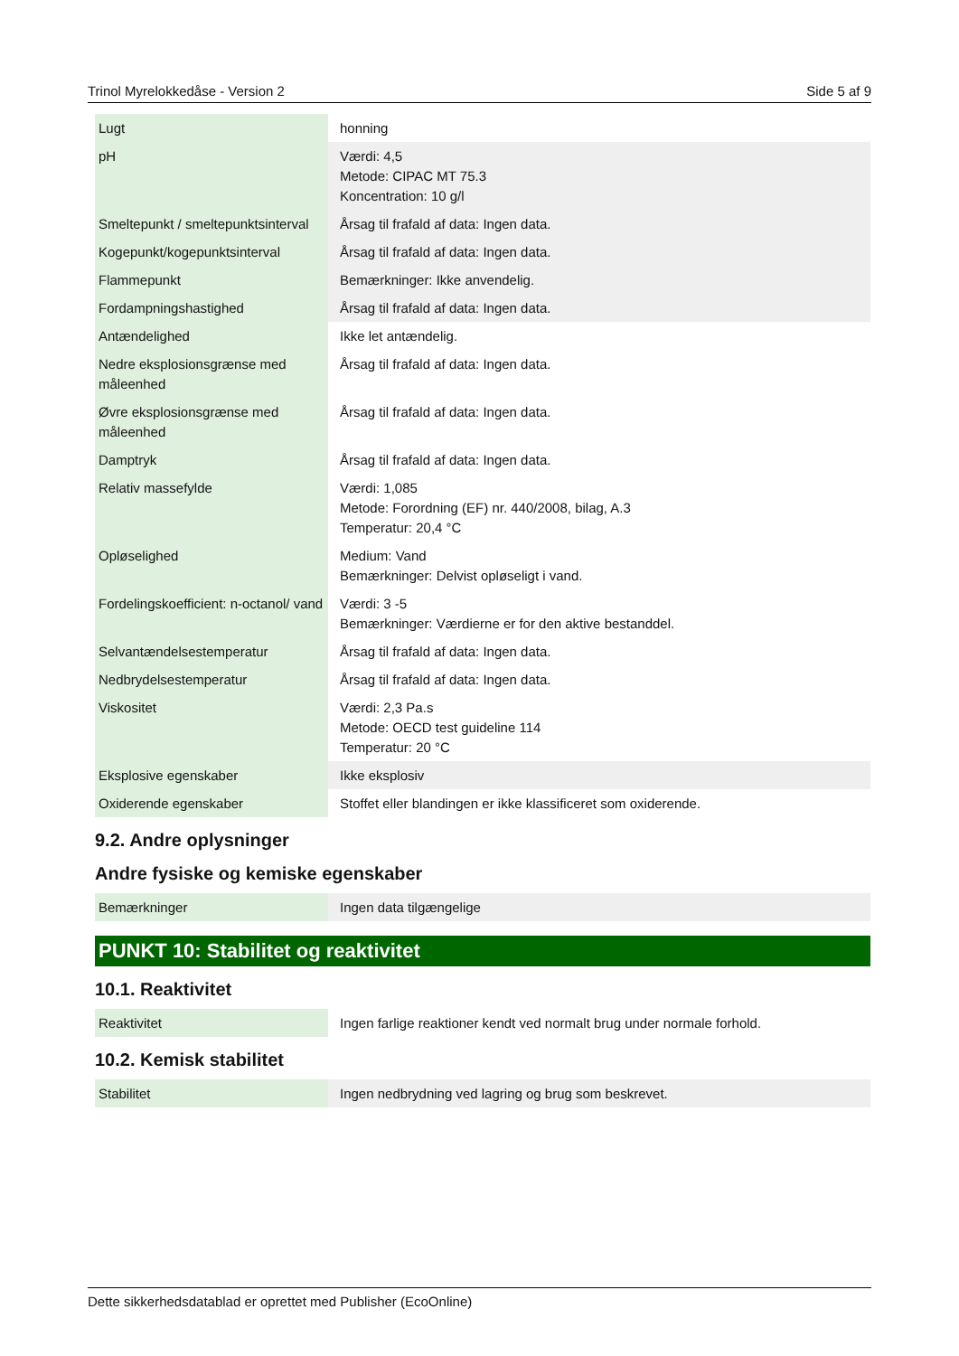Trinol Myrelokkedåse - Version 2 Side 5 af 9
| Lugt | honning |
| pH | Værdi: 4,5 Metode: CIPAC MT 75.3 Koncentration: 10 g/l |
| Smeltepunkt / smeltepunktsinterval | Årsag til frafald af data: Ingen data. |
| Kogepunkt/kogepunktsinterval | Årsag til frafald af data: Ingen data. |
| Flammepunkt | Bemærkninger: Ikke anvendelig. |
| Fordampningshastighed | Årsag til frafald af data: Ingen data. |
| Antændelighed | Ikke let antændelig. |
| Nedre eksplosionsgrænse med måleenhed | Årsag til frafald af data: Ingen data. |
| Øvre eksplosionsgrænse med måleenhed | Årsag til frafald af data: Ingen data. |
| Damptryk | Årsag til frafald af data: Ingen data. |
| Relativ massefylde | Værdi: 1,085 Metode: Forordning (EF) nr. 440/2008, bilag, A.3 Temperatur: 20,4 °C |
| Opløselighed | Medium: Vand Bemærkninger: Delvist opløseligt i vand. |
| Fordelingskoefficient: n-octanol/ vand | Værdi: 3 -5 Bemærkninger: Værdierne er for den aktive bestanddel. |
| Selvantændelsestemperatur | Årsag til frafald af data: Ingen data. |
| Nedbrydelsestemperatur | Årsag til frafald af data: Ingen data. |
| Viskositet | Værdi: 2,3 Pa.s Metode: OECD test guideline 114 Temperatur: 20 °C |
| Eksplosive egenskaber | Ikke eksplosiv |
| Oxiderende egenskaber | Stoffet eller blandingen er ikke klassificeret som oxiderende. |
9.2. Andre oplysninger
Andre fysiske og kemiske egenskaber
| Bemærkninger | Ingen data tilgængelige |
PUNKT 10: Stabilitet og reaktivitet
10.1. Reaktivitet
| Reaktivitet | Ingen farlige reaktioner kendt ved normalt brug under normale forhold. |
10.2. Kemisk stabilitet
| Stabilitet | Ingen nedbrydning ved lagring og brug som beskrevet. |
Dette sikkerhedsdatablad er oprettet med Publisher (EcoOnline)